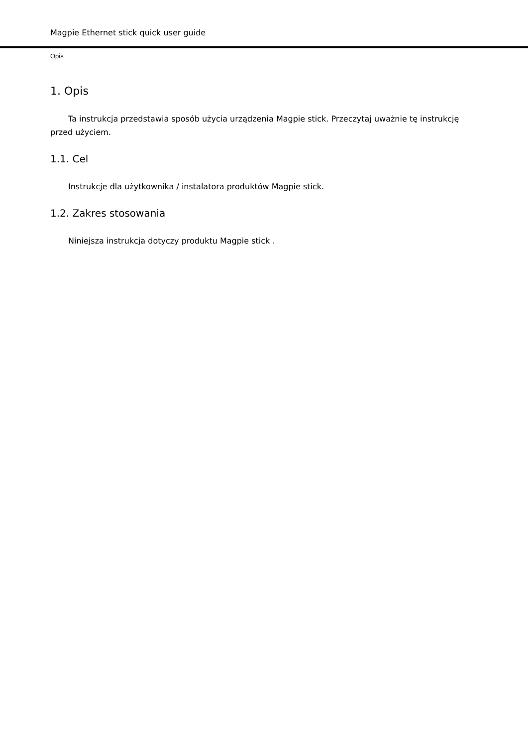Magpie Ethernet stick quick user guide
Opis
1. Opis
Ta instrukcja przedstawia sposób użycia urządzenia Magpie stick. Przeczytaj uważnie tę instrukcję przed użyciem.
1.1. Cel
Instrukcje dla użytkownika / instalatora produktów Magpie stick.
1.2. Zakres stosowania
Niniejsza instrukcja dotyczy produktu Magpie stick .